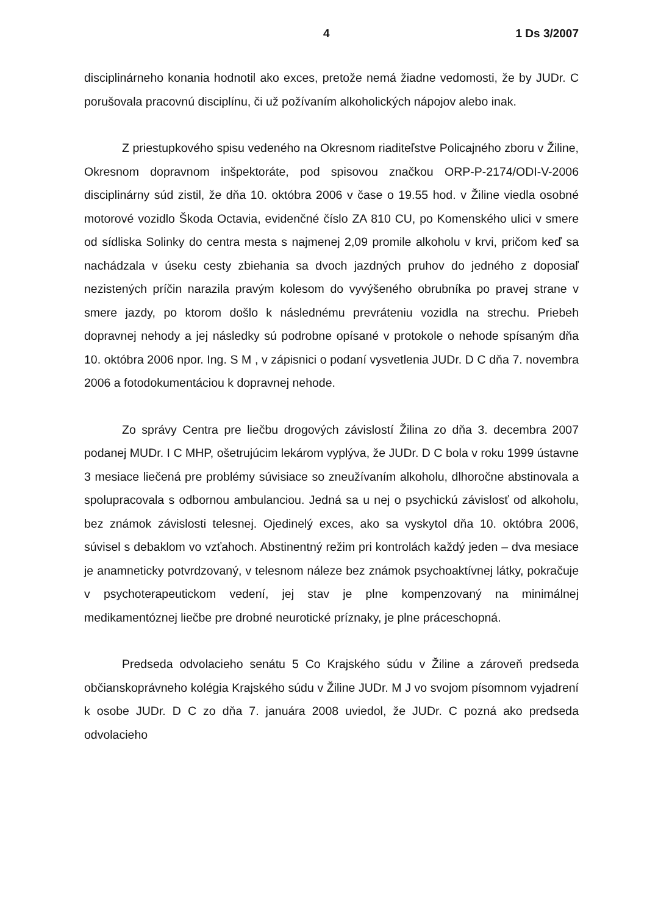4 1 Ds 3/2007
disciplinárneho konania hodnotil ako exces, pretože nemá žiadne vedomosti, že by JUDr. C porušovala pracovnú disciplínu, či už požívaním alkoholických nápojov alebo inak.
Z priestupkového spisu vedeného na Okresnom riaditeľstve Policajného zboru v Žiline, Okresnom dopravnom inšpektoráte, pod spisovou značkou ORP-P-2174/ODI-V-2006 disciplinárny súd zistil, že dňa 10. októbra 2006 v čase o 19.55 hod. v Žiline viedla osobné motorové vozidlo Škoda Octavia, evidenčné číslo ZA 810 CU, po Komenského ulici v smere od sídliska Solinky do centra mesta s najmenej 2,09 promile alkoholu v krvi, pričom keď sa nachádzala v úseku cesty zbiehania sa dvoch jazdných pruhov do jedného z doposiaľ nezistených príčin narazila pravým kolesom do vyvýšeného obrubníka po pravej strane v smere jazdy, po ktorom došlo k následnému prevráteniu vozidla na strechu. Priebeh dopravnej nehody a jej následky sú podrobne opísané v protokole o nehode spísaným dňa 10. októbra 2006 npor. Ing. S M , v zápisnici o podaní vysvetlenia JUDr. D C dňa 7. novembra 2006 a fotodokumentáciou k dopravnej nehode.
Zo správy Centra pre liečbu drogových závislostí Žilina zo dňa 3. decembra 2007 podanej MUDr. I C MHP, ošetrujúcim lekárom vyplýva, že JUDr. D C bola v roku 1999 ústavne 3 mesiace liečená pre problémy súvisiace so zneužívaním alkoholu, dlhoročne abstinovala a spolupracovala s odbornou ambulanciou. Jedná sa u nej o psychickú závislosť od alkoholu, bez známok závislosti telesnej. Ojedinelý exces, ako sa vyskytol dňa 10. októbra 2006, súvisel s debaklom vo vzťahoch. Abstinentný režim pri kontrolách každý jeden – dva mesiace je anamneticky potvrdzovaný, v telesnom náleze bez známok psychoaktívnej látky, pokračuje v psychoterapeutickom vedení, jej stav je plne kompenzovaný na minimálnej medikamentóznej liečbe pre drobné neurotické príznaky, je plne práceschopná.
Predseda odvolacieho senátu 5 Co Krajského súdu v Žiline a zároveň predseda občianskoprávneho kolégia Krajského súdu v Žiline JUDr. M J vo svojom písomnom vyjadrení k osobe JUDr. D C zo dňa 7. januára 2008 uviedol, že JUDr. C pozná ako predseda odvolacieho